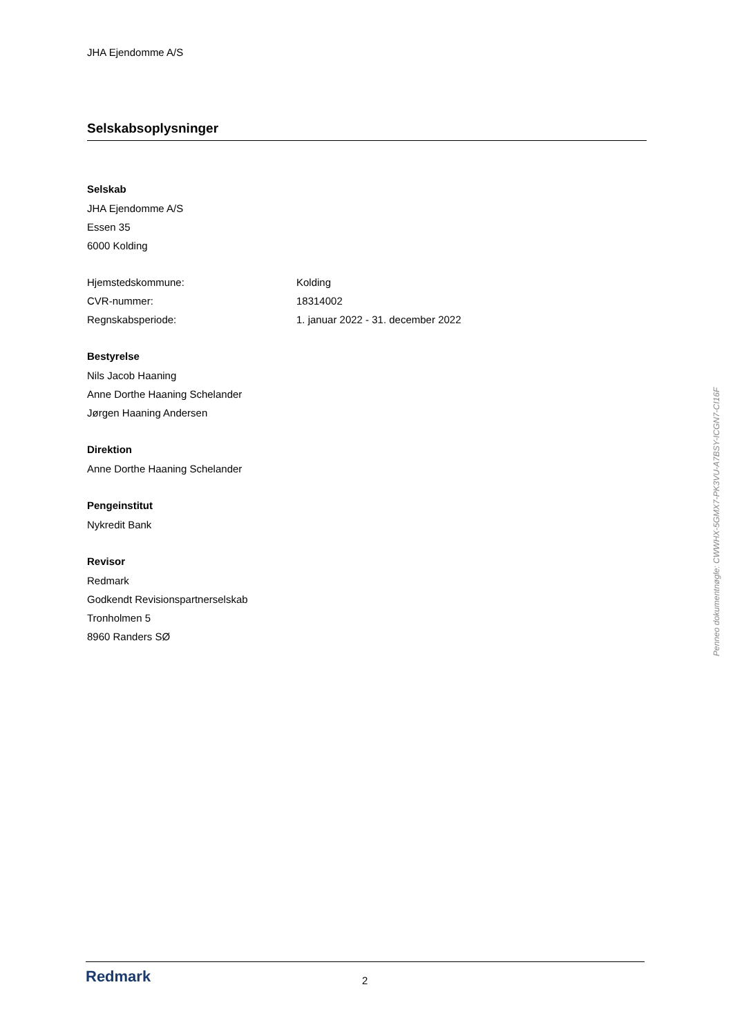JHA Ejendomme A/S
Selskabsoplysninger
Selskab
JHA Ejendomme A/S
Essen 35
6000 Kolding
Hjemstedskommune: Kolding
CVR-nummer: 18314002
Regnskabsperiode: 1. januar 2022 - 31. december 2022
Bestyrelse
Nils Jacob Haaning
Anne Dorthe Haaning Schelander
Jørgen Haaning Andersen
Direktion
Anne Dorthe Haaning Schelander
Pengeinstitut
Nykredit Bank
Revisor
Redmark
Godkendt Revisionspartnerselskab
Tronholmen 5
8960 Randers SØ
Redmark
2
Penneo dokumentnøgle: CWWHX-5GMX7-PK3VU-A7BSY-ICGN7-CI16F